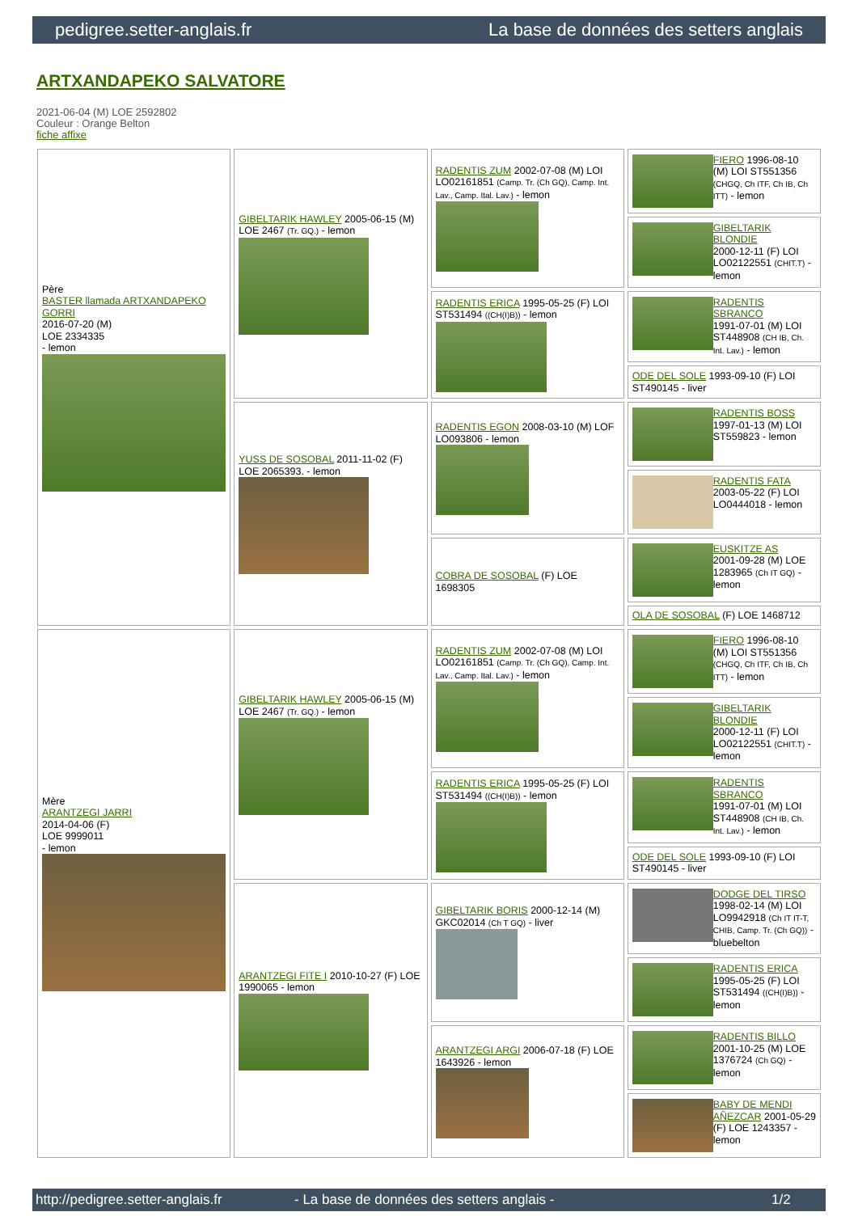pedigree.setter-anglais.fr La base de données des setters anglais
ARTXANDAPEKO SALVATORE
2021-06-04 (M) LOE 2592802
Couleur : Orange Belton
fiche affixe
| Père BASTER llamada ARTXANDAPEKO GORRI 2016-07-20 (M) LOE 2334335 - lemon | GIBELTARIK HAWLEY 2005-06-15 (M) LOE 2467 (Tr. GQ.) - lemon | RADENTIS ZUM 2002-07-08 (M) LOI LO02161851 (Camp. Tr. (Ch GQ), Camp. Int. Lav., Camp. Ital. Lav.) - lemon | FIERO 1996-08-10 (M) LOI ST551356 (CHGQ, Ch ITF, Ch IB, Ch ITT) - lemon |
| | | | GIBELTARIK BLONDIE 2000-12-11 (F) LOI LO02122551 (CHIT.T) - lemon |
| | | RADENTIS ERICA 1995-05-25 (F) LOI ST531494 ((CH(I)B)) - lemon | RADENTIS SBRANCO 1991-07-01 (M) LOI ST448908 (CH IB, Ch. Int. Lav.) - lemon |
| | | | ODE DEL SOLE 1993-09-10 (F) LOI ST490145 - liver |
| | YUSS DE SOSOBAL 2011-11-02 (F) LOE 2065393. - lemon | RADENTIS EGON 2008-03-10 (M) LOF LO093806 - lemon | RADENTIS BOSS 1997-01-13 (M) LOI ST559823 - lemon |
| | | | RADENTIS FATA 2003-05-22 (F) LOI LO0444018 - lemon |
| | | COBRA DE SOSOBAL (F) LOE 1698305 | EUSKITZE AS 2001-09-28 (M) LOE 1283965 (Ch IT GQ) - lemon |
| | | | OLA DE SOSOBAL (F) LOE 1468712 |
| Mère ARANTZEGI JARRI 2014-04-06 (F) LOE 9999011 - lemon | GIBELTARIK HAWLEY 2005-06-15 (M) LOE 2467 (Tr. GQ.) - lemon | RADENTIS ZUM 2002-07-08 (M) LOI LO02161851 (Camp. Tr. (Ch GQ), Camp. Int. Lav., Camp. Ital. Lav.) - lemon | FIERO 1996-08-10 (M) LOI ST551356 (CHGQ, Ch ITF, Ch IB, Ch ITT) - lemon |
| | | | GIBELTARIK BLONDIE 2000-12-11 (F) LOI LO02122551 (CHIT.T) - lemon |
| | | RADENTIS ERICA 1995-05-25 (F) LOI ST531494 ((CH(I)B)) - lemon | RADENTIS SBRANCO 1991-07-01 (M) LOI ST448908 (CH IB, Ch. Int. Lav.) - lemon |
| | | | ODE DEL SOLE 1993-09-10 (F) LOI ST490145 - liver |
| | ARANTZEGI FITE I 2010-10-27 (F) LOE 1990065 - lemon | GIBELTARIK BORIS 2000-12-14 (M) GKC02014 (Ch T GQ) - liver | DODGE DEL TIRSO 1998-02-14 (M) LOI LO9942918 (Ch IT IT-T, CHIB, Camp. Tr. (Ch GQ)) - bluebelton |
| | | | RADENTIS ERICA 1995-05-25 (F) LOI ST531494 ((CH(I)B)) - lemon |
| | | ARANTZEGI ARGI 2006-07-18 (F) LOE 1643926 - lemon | RADENTIS BILLO 2001-10-25 (M) LOE 1376724 (Ch GQ) - lemon |
| | | | BABY DE MENDI AÑEZCAR 2001-05-29 (F) LOE 1243357 - lemon |
http://pedigree.setter-anglais.fr - La base de données des setters anglais - 1/2